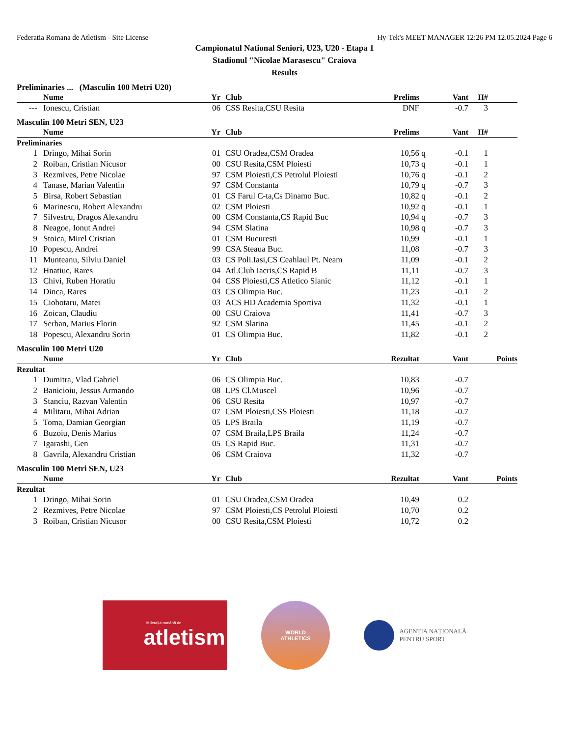Federatia Romana de Atletism - Site License Hy-Tek's MEET MANAGER 12:26 PM 12.05.2024 Page 6
Campionatul National Seniori, U23, U20 - Etapa 1
Stadionul "Nicolae Marasescu" Craiova
Results
Preliminaries ... (Masculin 100 Metri U20)
| | | Nume | Yr | | Club | Prelims | | Vant | H# | |
| --- | --- | --- | --- | --- | --- | --- | --- | --- | --- | --- |
| --- | | Ionescu, Cristian | 06 | | CSS Resita,CSU Resita | DNF | | -0.7 | 3 | |
Masculin 100 Metri SEN, U23
| | | Nume | Yr | | Club | Prelims | | Vant | H# | |
| --- | --- | --- | --- | --- | --- | --- | --- | --- | --- | --- |
| Preliminaries | | | | | | | | | | |
| 1 | | Dringo, Mihai Sorin | 01 | | CSU Oradea,CSM Oradea | 10,56 | q | -0.1 | 1 | |
| 2 | | Roiban, Cristian Nicusor | 00 | | CSU Resita,CSM Ploiesti | 10,73 | q | -0.1 | 1 | |
| 3 | | Rezmives, Petre Nicolae | 97 | | CSM Ploiesti,CS Petrolul Ploiesti | 10,76 | q | -0.1 | 2 | |
| 4 | | Tanase, Marian Valentin | 97 | | CSM Constanta | 10,79 | q | -0.7 | 3 | |
| 5 | | Birsa, Robert Sebastian | 01 | | CS Farul C-ta,Cs Dinamo Buc. | 10,82 | q | -0.1 | 2 | |
| 6 | | Marinescu, Robert Alexandru | 02 | | CSM Ploiesti | 10,92 | q | -0.1 | 1 | |
| 7 | | Silvestru, Dragos Alexandru | 00 | | CSM Constanta,CS Rapid Buc | 10,94 | q | -0.7 | 3 | |
| 8 | | Neagoe, Ionut Andrei | 94 | | CSM Slatina | 10,98 | q | -0.7 | 3 | |
| 9 | | Stoica, Mirel Cristian | 01 | | CSM Bucuresti | 10,99 | | -0.1 | 1 | |
| 10 | | Popescu, Andrei | 99 | | CSA Steaua Buc. | 11,08 | | -0.7 | 3 | |
| 11 | | Munteanu, Silviu Daniel | 03 | | CS Poli.Iasi,CS Ceahlaul Pt. Neam | 11,09 | | -0.1 | 2 | |
| 12 | | Hnatiuc, Rares | 04 | | Atl.Club Iacris,CS Rapid B | 11,11 | | -0.7 | 3 | |
| 13 | | Chivi, Ruben Horatiu | 04 | | CSS Ploiesti,CS Atletico Slanic | 11,12 | | -0.1 | 1 | |
| 14 | | Dinca, Rares | 03 | | CS Olimpia Buc. | 11,23 | | -0.1 | 2 | |
| 15 | | Ciobotaru, Matei | 03 | | ACS HD Academia Sportiva | 11,32 | | -0.1 | 1 | |
| 16 | | Zoican, Claudiu | 00 | | CSU Craiova | 11,41 | | -0.7 | 3 | |
| 17 | | Serban, Marius Florin | 92 | | CSM Slatina | 11,45 | | -0.1 | 2 | |
| 18 | | Popescu, Alexandru Sorin | 01 | | CS Olimpia Buc. | 11,82 | | -0.1 | 2 | |
Masculin 100 Metri U20
| | | Nume | Yr | | Club | Rezultat | | Vant | | Points |
| --- | --- | --- | --- | --- | --- | --- | --- | --- | --- | --- |
| Rezultat | | | | | | | | | | |
| 1 | | Dumitra, Vlad Gabriel | 06 | | CS Olimpia Buc. | 10,83 | | -0.7 | | |
| 2 | | Banicioiu, Jessus Armando | 08 | | LPS Cl.Muscel | 10,96 | | -0.7 | | |
| 3 | | Stanciu, Razvan Valentin | 06 | | CSU Resita | 10,97 | | -0.7 | | |
| 4 | | Militaru, Mihai Adrian | 07 | | CSM Ploiesti,CSS Ploiesti | 11,18 | | -0.7 | | |
| 5 | | Toma, Damian Georgian | 05 | | LPS Braila | 11,19 | | -0.7 | | |
| 6 | | Buzoiu, Denis Marius | 07 | | CSM Braila,LPS Braila | 11,24 | | -0.7 | | |
| 7 | | Igarashi, Gen | 05 | | CS Rapid Buc. | 11,31 | | -0.7 | | |
| 8 | | Gavrila, Alexandru Cristian | 06 | | CSM Craiova | 11,32 | | -0.7 | | |
Masculin 100 Metri SEN, U23
| | | Nume | Yr | | Club | Rezultat | | Vant | | Points |
| --- | --- | --- | --- | --- | --- | --- | --- | --- | --- | --- |
| Rezultat | | | | | | | | | | |
| 1 | | Dringo, Mihai Sorin | 01 | | CSU Oradea,CSM Oradea | 10,49 | | 0.2 | | |
| 2 | | Rezmives, Petre Nicolae | 97 | | CSM Ploiesti,CS Petrolul Ploiesti | 10,70 | | 0.2 | | |
| 3 | | Roiban, Cristian Nicusor | 00 | | CSU Resita,CSM Ploiesti | 10,72 | | 0.2 | | |
federația română de
atletism
WORLD
ATHLETICS
AGENȚIA NAȚIONALĂ
PENTRU SPORT